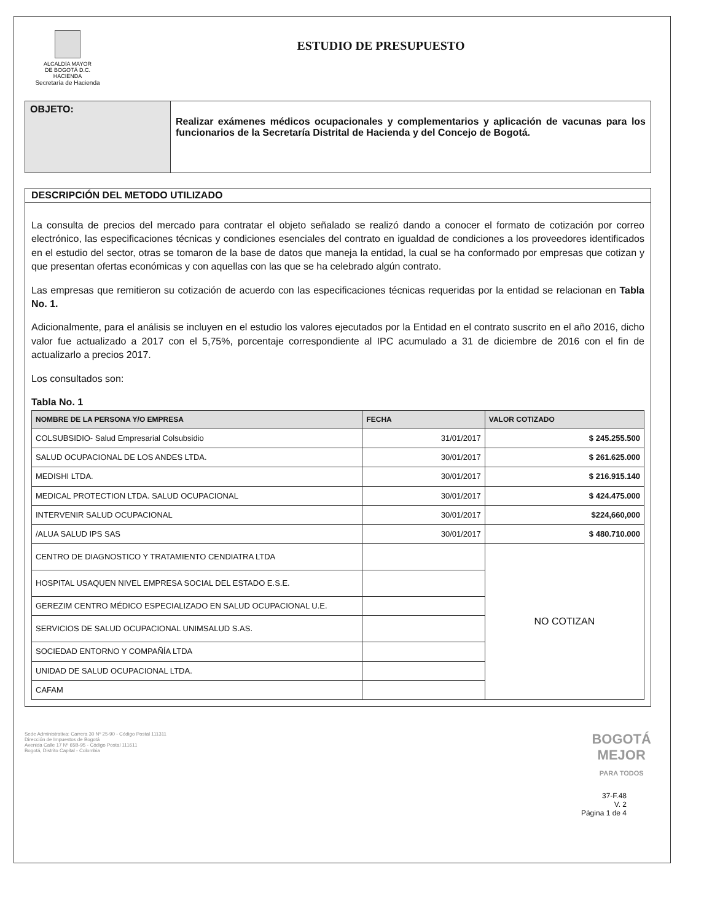ALCALDÍA MAYOR
DE BOGOTÁ D.C.
HACIENDA
Secretaría de Hacienda
ESTUDIO DE PRESUPUESTO
OBJETO:
Realizar exámenes médicos ocupacionales y complementarios y aplicación de vacunas para los funcionarios de la Secretaría Distrital de Hacienda y del Concejo de Bogotá.
DESCRIPCIÓN DEL METODO UTILIZADO
La consulta de precios del mercado para contratar el objeto señalado se realizó dando a conocer el formato de cotización por correo electrónico, las especificaciones técnicas y condiciones esenciales del contrato en igualdad de condiciones a los proveedores identificados en el estudio del sector, otras se tomaron de la base de datos que maneja la entidad, la cual se ha conformado por empresas que cotizan y que presentan ofertas económicas y con aquellas con las que se ha celebrado algún contrato.
Las empresas que remitieron su cotización de acuerdo con las especificaciones técnicas requeridas por la entidad se relacionan en Tabla No. 1.
Adicionalmente, para el análisis se incluyen en el estudio los valores ejecutados por la Entidad en el contrato suscrito en el año 2016, dicho valor fue actualizado a 2017 con el 5,75%, porcentaje correspondiente al IPC acumulado a 31 de diciembre de 2016 con el fin de actualizarlo a precios 2017.
Los consultados son:
Tabla No. 1
| NOMBRE DE LA PERSONA Y/O EMPRESA | FECHA | VALOR COTIZADO |
| --- | --- | --- |
| COLSUBSIDIO- Salud Empresarial Colsubsidio | 31/01/2017 | $ 245.255.500 |
| SALUD OCUPACIONAL DE LOS ANDES LTDA. | 30/01/2017 | $ 261.625.000 |
| MEDISHI LTDA. | 30/01/2017 | $ 216.915.140 |
| MEDICAL PROTECTION LTDA. SALUD OCUPACIONAL | 30/01/2017 | $ 424.475.000 |
| INTERVENIR SALUD OCUPACIONAL | 30/01/2017 | $224,660,000 |
| /ALUA SALUD IPS SAS | 30/01/2017 | $ 480.710.000 |
| CENTRO DE DIAGNOSTICO Y TRATAMIENTO CENDIATRA LTDA | | NO COTIZAN |
| HOSPITAL USAQUEN NIVEL EMPRESA SOCIAL DEL ESTADO E.S.E. | | |
| GEREZIM CENTRO MÉDICO ESPECIALIZADO EN SALUD OCUPACIONAL U.E. | | |
| SERVICIOS DE SALUD OCUPACIONAL UNIMSALUD S.AS. | | |
| SOCIEDAD ENTORNO Y COMPAÑÍA LTDA | | |
| UNIDAD DE SALUD OCUPACIONAL LTDA. | | |
| CAFAM | | |
Sede Administrativa: Carrera 30 Nº 25-90 - Código Postal 111311
Dirección de Impuestos de Bogotá
Avenida Calle 17 Nº 65B-95 - Código Postal 111611
Bogotá, Distrito Capital - Colombia
BOGOTÁ
MEJOR
PARA TODOS
37-F.48
V. 2
Página 1 de 4